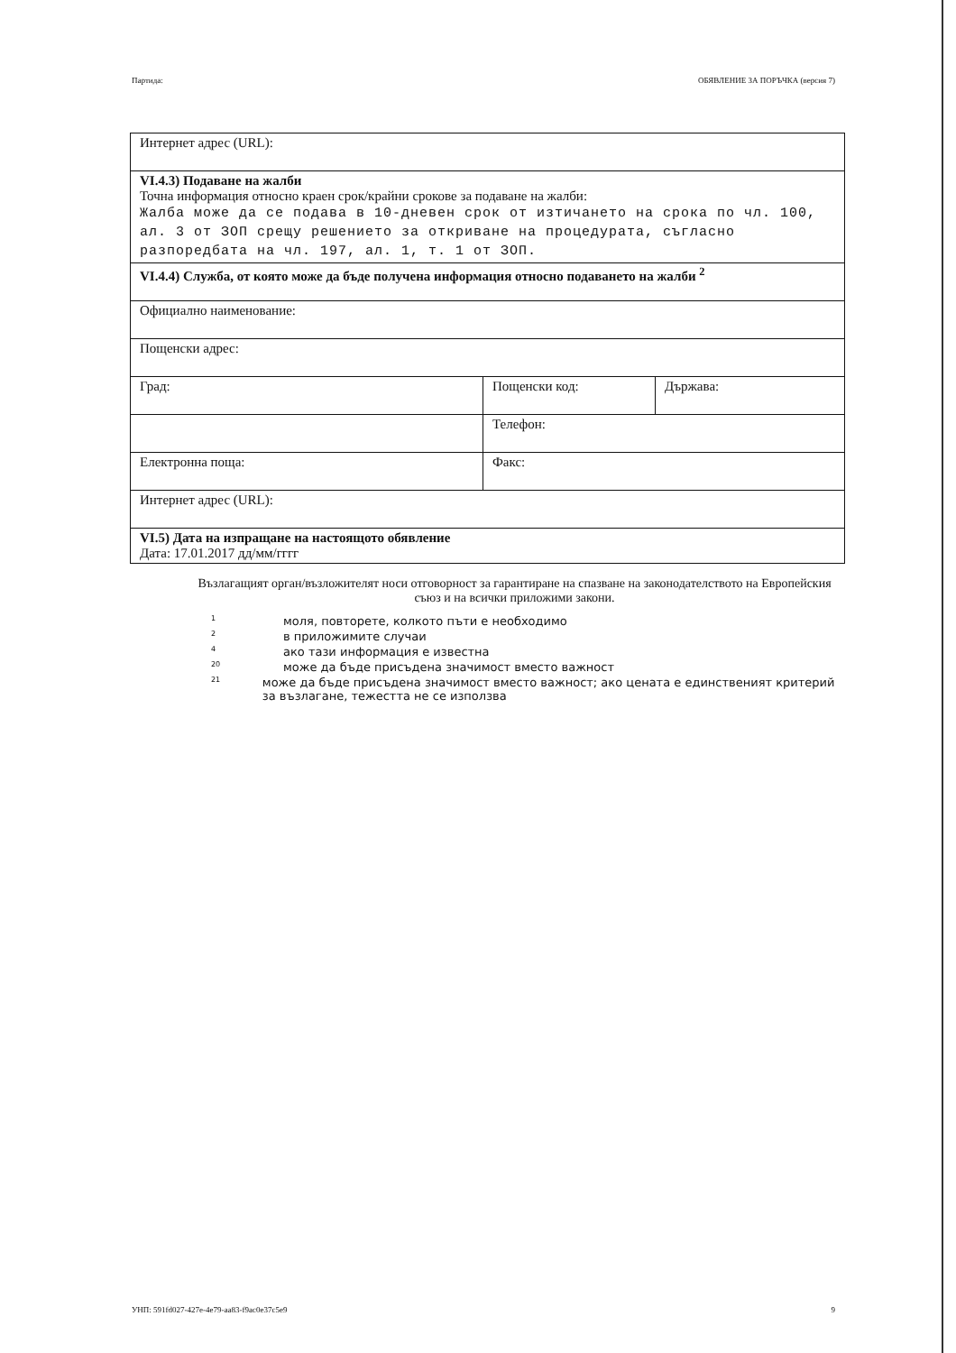Партида: ОБЯВЛЕНИЕ ЗА ПОРЪЧКА (версия 7)
| Интернет адрес (URL): | | |
| VI.4.3) Подаване на жалби Точна информация относно краен срок/крайни срокове за подаване на жалби: Жалба може да се подава в 10-дневен срок от изтичането на срока по чл. 100, ал. 3 от ЗОП срещу решението за откриване на процедурата, съгласно разпоредбата на чл. 197, ал. 1, т. 1 от ЗОП. | | |
| VI.4.4) Служба, от която може да бъде получена информация относно подаването на жалби <sup>2</sup> | | |
| Официално наименование: | | |
| Пощенски адрес: | | |
| Град: | Пощенски код: | Държава: |
| | Телефон: | |
| Електронна поща: | Факс: | |
| Интернет адрес (URL): | | |
| VI.5) Дата на изпращане на настоящото обявление Дата: 17.01.2017 дд/мм/гггг | | |
Възлагащият орган/възложителят носи отговорност за гарантиране на спазване на законодателството на Европейския съюз и на всички приложими закони.
1 моля, повторете, колкото пъти е необходимо
2 в приложимите случаи
4 ако тази информация е известна
20 може да бъде присъдена значимост вместо важност
21
може да бъде присъдена значимост вместо важност; ако цената е единственият критерий за възлагане, тежестта не се използва
УНП: 591fd027-427e-4e79-aa83-f9ac0e37c5e9 9